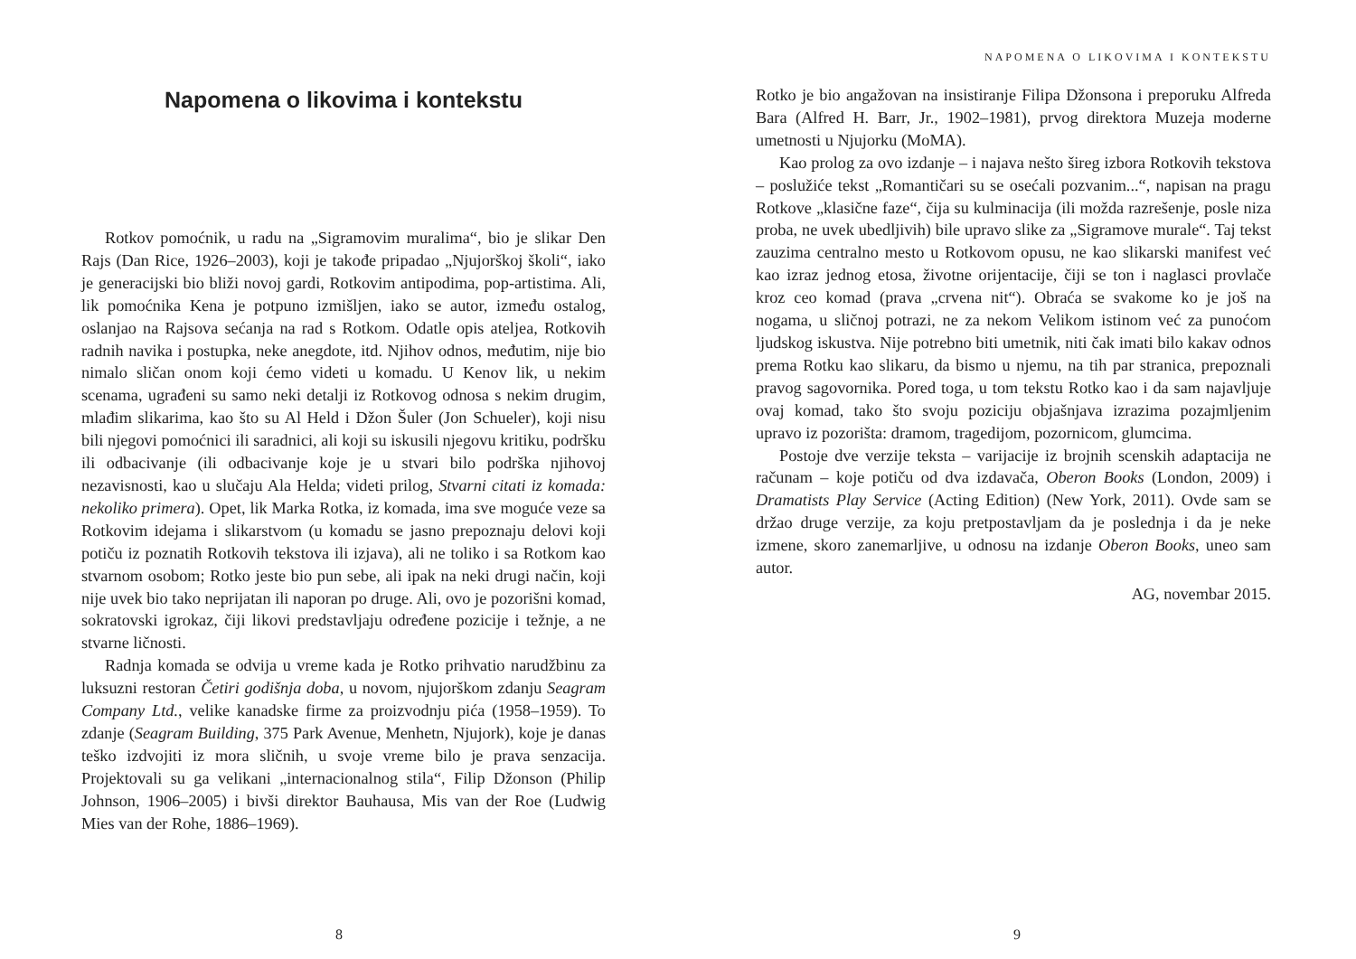Napomena o likovima i kontekstu
Rotkov pomoćnik, u radu na „Sigramovim muralima“, bio je slikar Den Rajs (Dan Rice, 1926–2003), koji je takođe pripadao „Njujorškoj školi“, iako je generacijski bio bliži novoj gardi, Rotkovim antipodima, pop-artistima. Ali, lik pomoćnika Kena je potpuno izmišljen, iako se autor, između ostalog, oslanjao na Rajsova sećanja na rad s Rotkom. Odatle opis ateljea, Rotkovih radnih navika i postupka, neke anegdote, itd. Njihov odnos, međutim, nije bio nimalo sličan onom koji ćemo videti u komadu. U Kenov lik, u nekim scenama, ugrađeni su samo neki detalji iz Rotkovog odnosa s nekim drugim, mlađim slikarima, kao što su Al Held i Džon Šuler (Jon Schueler), koji nisu bili njegovi pomoćnici ili saradnici, ali koji su iskusili njegovu kritiku, podršku ili odbacivanje (ili odbacivanje koje je u stvari bilo podrška njihovoj nezavisnosti, kao u slučaju Ala Helda; videti prilog, Stvarni citati iz komada: nekoliko primera). Opet, lik Marka Rotka, iz komada, ima sve moguće veze sa Rotkovim idejama i slikarstvom (u komadu se jasno prepoznaju delovi koji potiču iz poznatih Rotkovih tekstova ili izjava), ali ne toliko i sa Rotkom kao stvarnom osobom; Rotko jeste bio pun sebe, ali ipak na neki drugi način, koji nije uvek bio tako neprijatan ili naporan po druge. Ali, ovo je pozorišni komad, sokratovski igrokaz, čiji likovi predstavljaju određene pozicije i težnje, a ne stvarne ličnosti.
Radnja komada se odvija u vreme kada je Rotko prihvatio narudžbinu za luksuzni restoran Četiri godišnja doba, u novom, njujorškom zdanju Seagram Company Ltd., velike kanadske firme za proizvodnju pića (1958–1959). To zdanje (Seagram Building, 375 Park Avenue, Menhetn, Njujork), koje je danas teško izdvojiti iz mora sličnih, u svoje vreme bilo je prava senzacija. Projektovali su ga velikani „internacionalnog stila“, Filip Džonson (Philip Johnson, 1906–2005) i bivši direktor Bauhausa, Mis van der Roe (Ludwig Mies van der Rohe, 1886–1969).
8
NAPOMENA O LIKOVIMA I KONTEKSTU
Rotko je bio angažovan na insistiranje Filipa Džonsona i preporuku Alfreda Bara (Alfred H. Barr, Jr., 1902–1981), prvog direktora Muzeja moderne umetnosti u Njujorku (MoMA).
Kao prolog za ovo izdanje – i najava nešto šireg izbora Rotkovih tekstova – poslužiće tekst „Romantičari su se osećali pozvanim...“, napisan na pragu Rotkove „klasične faze“, čija su kulminacija (ili možda razrešenje, posle niza proba, ne uvek ubedljivih) bile upravo slike za „Sigramove murale“. Taj tekst zauzima centralno mesto u Rotkovom opusu, ne kao slikarski manifest već kao izraz jednog etosa, životne orijentacije, čiji se ton i naglasci provlače kroz ceo komad (prava „crvena nit“). Obraća se svakome ko je još na nogama, u sličnoj potrazi, ne za nekom Velikom istinom već za punoćom ljudskog iskustva. Nije potrebno biti umetnik, niti čak imati bilo kakav odnos prema Rotku kao slikaru, da bismo u njemu, na tih par stranica, prepoznali pravog sagovornika. Pored toga, u tom tekstu Rotko kao i da sam najavljuje ovaj komad, tako što svoju poziciju objašnjava izrazima pozajmljenim upravo iz pozorišta: dramom, tragedijom, pozornicom, glumcima.
Postoje dve verzije teksta – varijacije iz brojnih scenskih adaptacija ne računam – koje potiču od dva izdavača, Oberon Books (London, 2009) i Dramatists Play Service (Acting Edition) (New York, 2011). Ovde sam se držao druge verzije, za koju pretpostavljam da je poslednja i da je neke izmene, skoro zanemarljive, u odnosu na izdanje Oberon Books, uneo sam autor.
AG, novembar 2015.
9